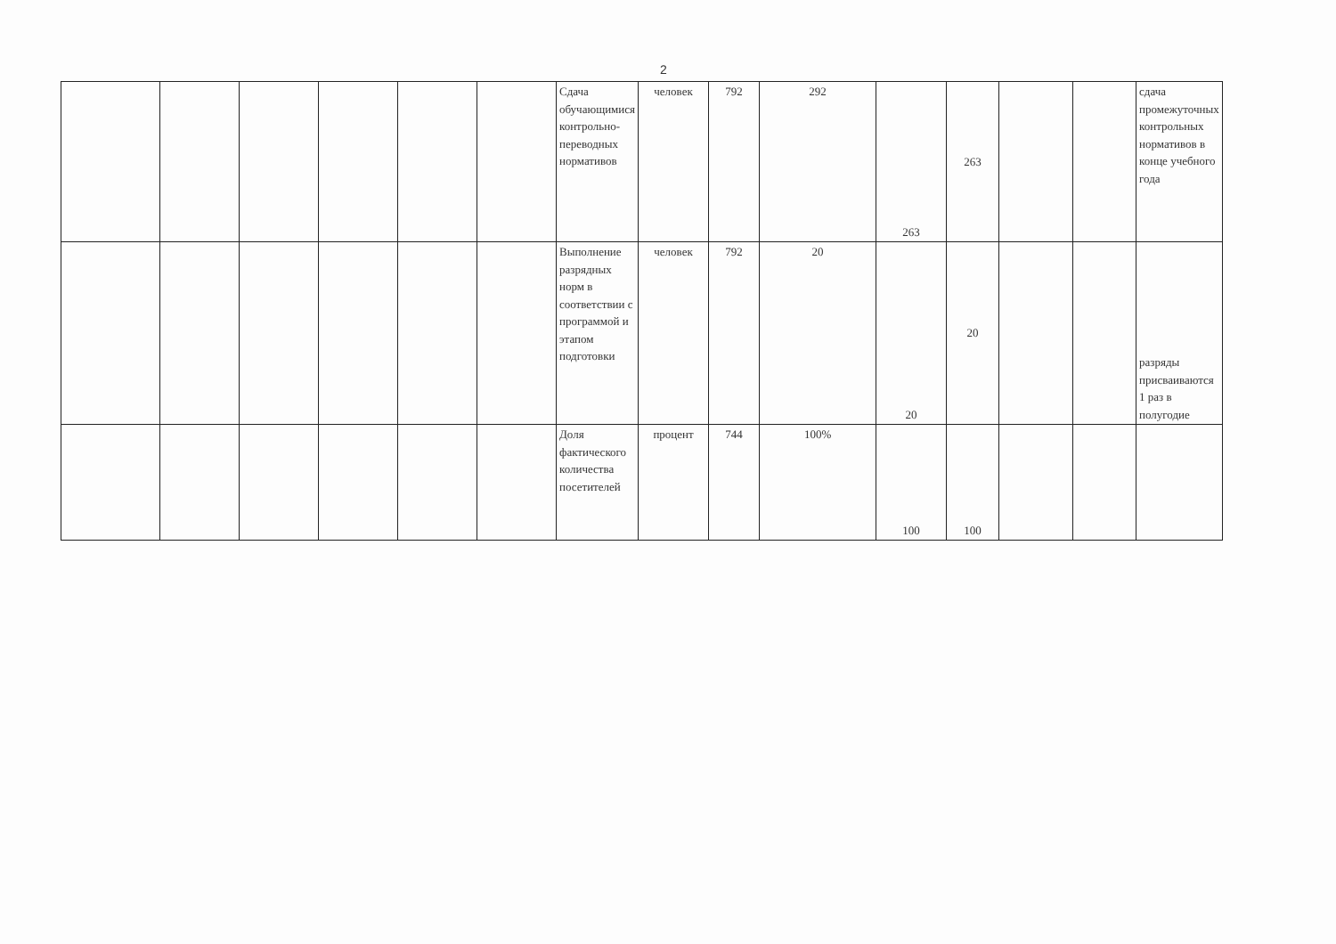2
| | | | | | | Сдача обучающимися контрольно-переводных нормативов | человек | 792 | 292 | 263 | 263 | | | сдача промежуточных контрольных нормативов в конце учебного года |
| | | | | | | Выполнение разрядных норм в соответствии с программой и этапом подготовки | человек | 792 | 20 | 20 | 20 | | | разряды присваиваются 1 раз в полугодие |
| | | | | | | Доля фактического количества посетителей | процент | 744 | 100% | 100 | 100 | | | |